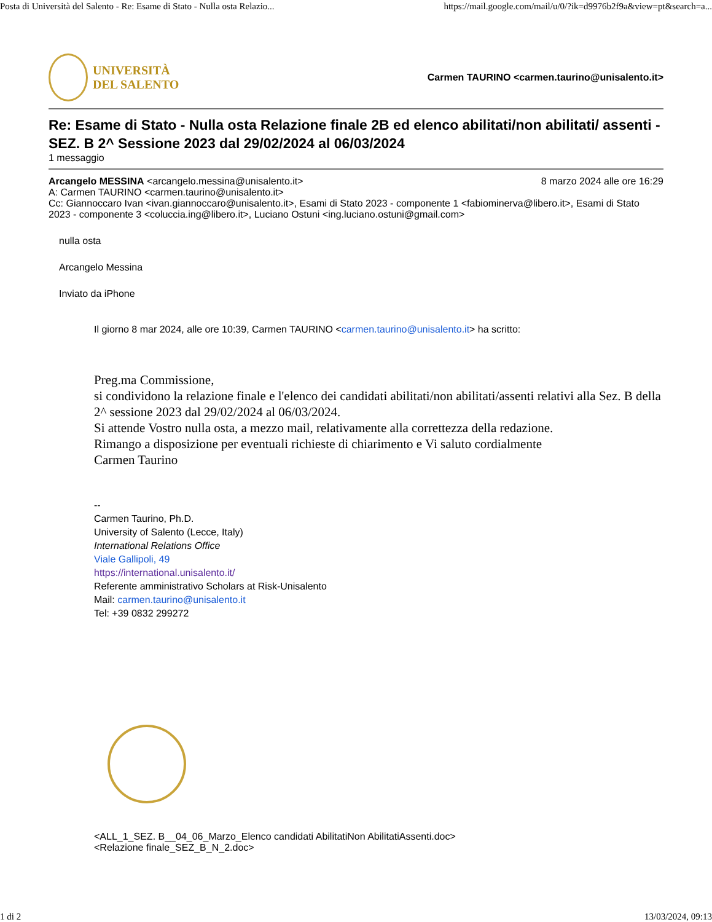Posta di Università del Salento - Re: Esame di Stato - Nulla osta Relazio... https://mail.google.com/mail/u/0/?ik=d9976b2f9a&view=pt&search=a...
UNIVERSITÀ
DEL SALENTO
Carmen TAURINO <carmen.taurino@unisalento.it>
Re: Esame di Stato - Nulla osta Relazione finale 2B ed elenco abilitati/non abilitati/ assenti - SEZ. B 2^ Sessione 2023 dal 29/02/2024 al 06/03/2024
1 messaggio
Arcangelo MESSINA <arcangelo.messina@unisalento.it> 8 marzo 2024 alle ore 16:29
A: Carmen TAURINO <carmen.taurino@unisalento.it>
Cc: Giannoccaro Ivan <ivan.giannoccaro@unisalento.it>, Esami di Stato 2023 - componente 1 <fabiominerva@libero.it>, Esami di Stato 2023 - componente 3 <coluccia.ing@libero.it>, Luciano Ostuni <ing.luciano.ostuni@gmail.com>
nulla osta
Arcangelo Messina
Inviato da iPhone
Il giorno 8 mar 2024, alle ore 10:39, Carmen TAURINO <carmen.taurino@unisalento.it> ha scritto:
Preg.ma Commissione,
si condividono la relazione finale e l'elenco dei candidati abilitati/non abilitati/assenti relativi alla Sez. B della 2^ sessione 2023 dal 29/02/2024 al 06/03/2024.
Si attende Vostro nulla osta, a mezzo mail, relativamente alla correttezza della redazione.
Rimango a disposizione per eventuali richieste di chiarimento e Vi saluto cordialmente
Carmen Taurino
--
Carmen Taurino, Ph.D.
University of Salento (Lecce, Italy)
International Relations Office
Viale Gallipoli, 49
https://international.unisalento.it/
Referente amministrativo Scholars at Risk-Unisalento
Mail: carmen.taurino@unisalento.it
Tel: +39 0832 299272
<ALL_1_SEZ. B__04_06_Marzo_Elenco candidati AbilitatiNon AbilitatiAssenti.doc>
<Relazione finale_SEZ_B_N_2.doc>
1 di 2 13/03/2024, 09:13